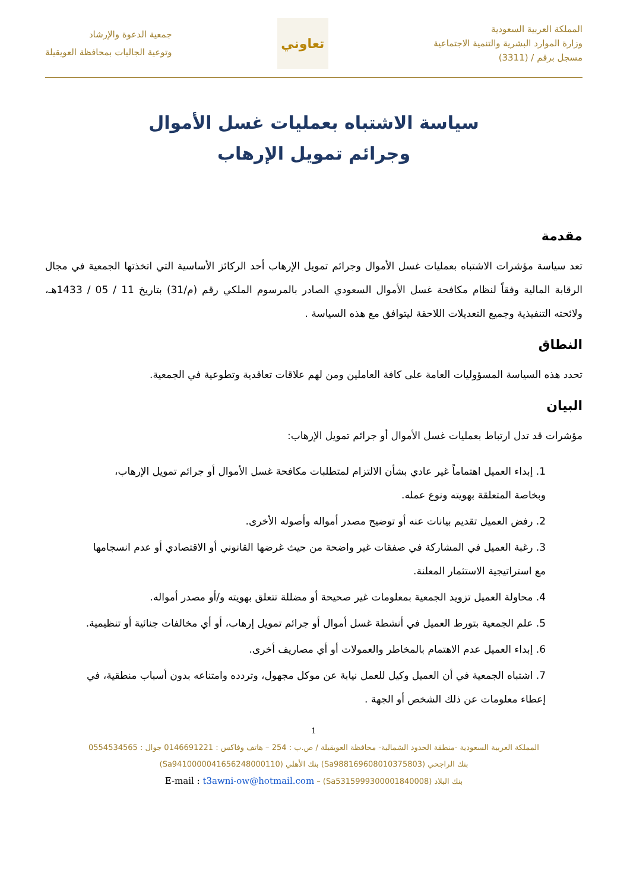المملكة العربية السعودية
وزارة الموارد البشرية والتنمية الاجتماعية
مسجل برقم / (3311)
تعاوني
جمعية الدعوة والإرشاد
وتوعية الجاليات بمحافظة العويقيلة
سياسة الاشتباه بعمليات غسل الأموال
وجرائم تمويل الإرهاب
مقدمة
تعد سياسة مؤشرات الاشتباه بعمليات غسل الأموال وجرائم تمويل الإرهاب أحد الركائز الأساسية التي اتخذتها الجمعية في مجال الرقابة المالية وفقاً لنظام مكافحة غسل الأموال السعودي الصادر بالمرسوم الملكي رقم (م/31) بتاريخ 11 / 05 / 1433هـ، ولائحته التنفيذية وجميع التعديلات اللاحقة ليتوافق مع هذه السياسة .
النطاق
تحدد هذه السياسة المسؤوليات العامة على كافة العاملين ومن لهم علاقات تعاقدية وتطوعية في الجمعية.
البيان
مؤشرات قد تدل ارتباط بعمليات غسل الأموال أو جرائم تمويل الإرهاب:
1. إبداء العميل اهتماماً غير عادي بشأن الالتزام لمتطلبات مكافحة غسل الأموال أو جرائم تمويل الإرهاب، وبخاصة المتعلقة بهويته ونوع عمله.
2. رفض العميل تقديم بيانات عنه أو توضيح مصدر أمواله وأصوله الأخرى.
3. رغبة العميل في المشاركة في صفقات غير واضحة من حيث غرضها القانوني أو الاقتصادي أو عدم انسجامها مع استراتيجية الاستثمار المعلنة.
4. محاولة العميل تزويد الجمعية بمعلومات غير صحيحة أو مضللة تتعلق بهويته و/أو مصدر أمواله.
5. علم الجمعية بتورط العميل في أنشطة غسل أموال أو جرائم تمويل إرهاب، أو أي مخالفات جنائية أو تنظيمية.
6. إبداء العميل عدم الاهتمام بالمخاطر والعمولات أو أي مصاريف أخرى.
7. اشتباه الجمعية في أن العميل وكيل للعمل نيابة عن موكل مجهول، وتردده وامتناعه بدون أسباب منطقية، في إعطاء معلومات عن ذلك الشخص أو الجهة .
1
المملكة العربية السعودية -منطقة الحدود الشمالية- محافظة العويقيلة / ص.ب : 254 – هاتف وفاكس : 0146691221 جوال : 0554534565
بنك الراجحي (Sa988169608010375803) بنك الأهلي (Sa9410000041656248000110)
بنك البلاد (Sa5315999300001840008) – E-mail : t3awni-ow@hotmail.com